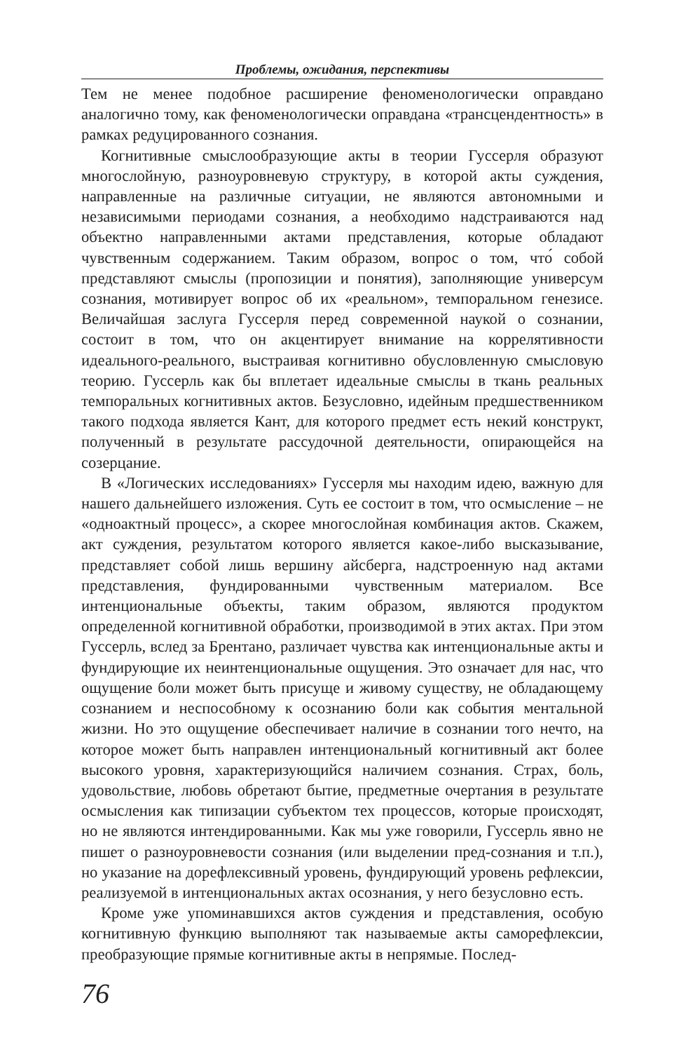Проблемы, ожидания, перспективы
Тем не менее подобное расширение феноменологически оправдано аналогично тому, как феноменологически оправдана «трансцендентность» в рамках редуцированного сознания.
Когнитивные смыслообразующие акты в теории Гуссерля образуют многослойную, разноуровневую структуру, в которой акты суждения, направленные на различные ситуации, не являются автономными и независимыми периодами сознания, а необходимо надстраиваются над объектно направленными актами представления, которые обладают чувственным содержанием. Таким образом, вопрос о том, что́ собой представляют смыслы (пропозиции и понятия), заполняющие универсум сознания, мотивирует вопрос об их «реальном», темпоральном генезисе. Величайшая заслуга Гуссерля перед современной наукой о сознании, состоит в том, что он акцентирует внимание на коррелятивности идеального-реального, выстраивая когнитивно обусловленную смысловую теорию. Гуссерль как бы вплетает идеальные смыслы в ткань реальных темпоральных когнитивных актов. Безусловно, идейным предшественником такого подхода является Кант, для которого предмет есть некий конструкт, полученный в результате рассудочной деятельности, опирающейся на созерцание.
В «Логических исследованиях» Гуссерля мы находим идею, важную для нашего дальнейшего изложения. Суть ее состоит в том, что осмысление – не «одноактный процесс», а скорее многослойная комбинация актов. Скажем, акт суждения, результатом которого является какое-либо высказывание, представляет собой лишь вершину айсберга, надстроенную над актами представления, фундированными чувственным материалом. Все интенциональные объекты, таким образом, являются продуктом определенной когнитивной обработки, производимой в этих актах. При этом Гуссерль, вслед за Брентано, различает чувства как интенциональные акты и фундирующие их неинтенциональные ощущения. Это означает для нас, что ощущение боли может быть присуще и живому существу, не обладающему сознанием и неспособному к осознанию боли как события ментальной жизни. Но это ощущение обеспечивает наличие в сознании того нечто, на которое может быть направлен интенциональный когнитивный акт более высокого уровня, характеризующийся наличием сознания. Страх, боль, удовольствие, любовь обретают бытие, предметные очертания в результате осмысления как типизации субъектом тех процессов, которые происходят, но не являются интендированными. Как мы уже говорили, Гуссерль явно не пишет о разноуровневости сознания (или выделении пред-сознания и т.п.), но указание на дорефлексивный уровень, фундирующий уровень рефлексии, реализуемой в интенциональных актах осознания, у него безусловно есть.
Кроме уже упоминавшихся актов суждения и представления, особую когнитивную функцию выполняют так называемые акты саморефлексии, преобразующие прямые когнитивные акты в непрямые. Послед-
76